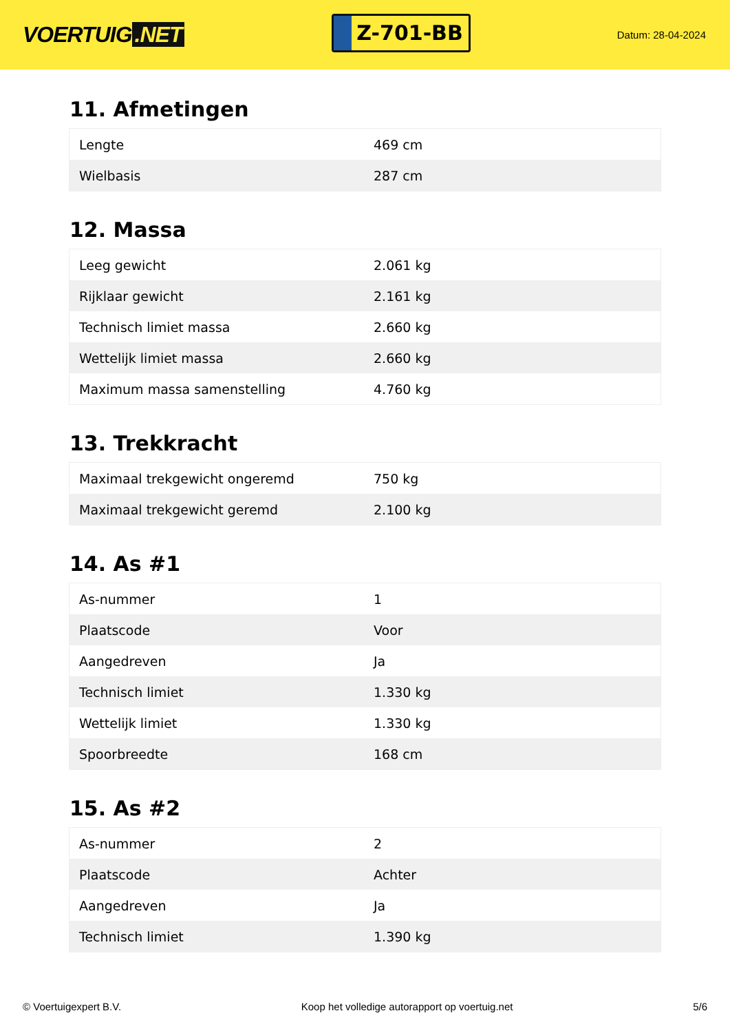VOERTUIG.NET
Z-701-BB
Datum: 28-04-2024
11. Afmetingen
| Lengte | 469 cm |
| Wielbasis | 287 cm |
12. Massa
| Leeg gewicht | 2.061 kg |
| Rijklaar gewicht | 2.161 kg |
| Technisch limiet massa | 2.660 kg |
| Wettelijk limiet massa | 2.660 kg |
| Maximum massa samenstelling | 4.760 kg |
13. Trekkracht
| Maximaal trekgewicht ongeremd | 750 kg |
| Maximaal trekgewicht geremd | 2.100 kg |
14. As #1
| As-nummer | 1 |
| Plaatscode | Voor |
| Aangedreven | Ja |
| Technisch limiet | 1.330 kg |
| Wettelijk limiet | 1.330 kg |
| Spoorbreedte | 168 cm |
15. As #2
| As-nummer | 2 |
| Plaatscode | Achter |
| Aangedreven | Ja |
| Technisch limiet | 1.390 kg |
© Voertuigexpert B.V. Koop het volledige autorapport op voertuig.net 5/6